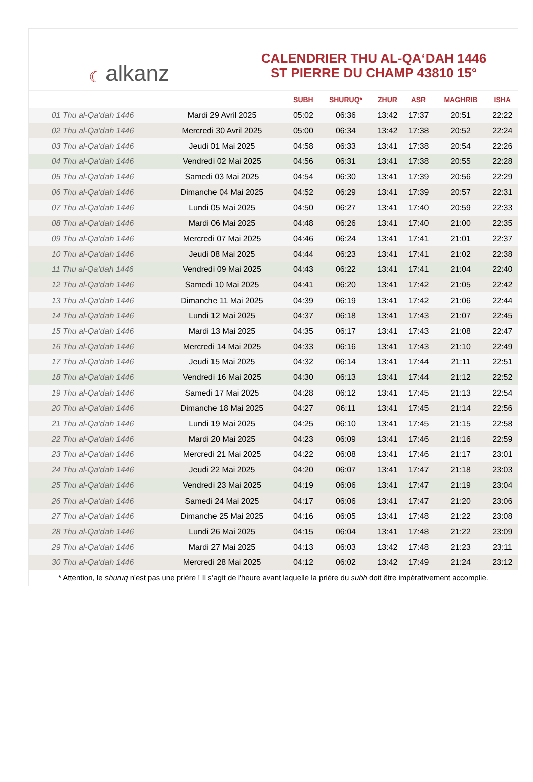☾ alkanz
CALENDRIER THU AL-QA‘DAH 1446
ST PIERRE DU CHAMP 43810 15°
| | | SUBH | SHURUQ* | ZHUR | ASR | MAGHRIB | ISHA |
| --- | --- | --- | --- | --- | --- | --- | --- |
| 01 Thu al-Qa‘dah 1446 | Mardi 29 Avril 2025 | 05:02 | 06:36 | 13:42 | 17:37 | 20:51 | 22:22 |
| 02 Thu al-Qa‘dah 1446 | Mercredi 30 Avril 2025 | 05:00 | 06:34 | 13:42 | 17:38 | 20:52 | 22:24 |
| 03 Thu al-Qa‘dah 1446 | Jeudi 01 Mai 2025 | 04:58 | 06:33 | 13:41 | 17:38 | 20:54 | 22:26 |
| 04 Thu al-Qa‘dah 1446 | Vendredi 02 Mai 2025 | 04:56 | 06:31 | 13:41 | 17:38 | 20:55 | 22:28 |
| 05 Thu al-Qa‘dah 1446 | Samedi 03 Mai 2025 | 04:54 | 06:30 | 13:41 | 17:39 | 20:56 | 22:29 |
| 06 Thu al-Qa‘dah 1446 | Dimanche 04 Mai 2025 | 04:52 | 06:29 | 13:41 | 17:39 | 20:57 | 22:31 |
| 07 Thu al-Qa‘dah 1446 | Lundi 05 Mai 2025 | 04:50 | 06:27 | 13:41 | 17:40 | 20:59 | 22:33 |
| 08 Thu al-Qa‘dah 1446 | Mardi 06 Mai 2025 | 04:48 | 06:26 | 13:41 | 17:40 | 21:00 | 22:35 |
| 09 Thu al-Qa‘dah 1446 | Mercredi 07 Mai 2025 | 04:46 | 06:24 | 13:41 | 17:41 | 21:01 | 22:37 |
| 10 Thu al-Qa‘dah 1446 | Jeudi 08 Mai 2025 | 04:44 | 06:23 | 13:41 | 17:41 | 21:02 | 22:38 |
| 11 Thu al-Qa‘dah 1446 | Vendredi 09 Mai 2025 | 04:43 | 06:22 | 13:41 | 17:41 | 21:04 | 22:40 |
| 12 Thu al-Qa‘dah 1446 | Samedi 10 Mai 2025 | 04:41 | 06:20 | 13:41 | 17:42 | 21:05 | 22:42 |
| 13 Thu al-Qa‘dah 1446 | Dimanche 11 Mai 2025 | 04:39 | 06:19 | 13:41 | 17:42 | 21:06 | 22:44 |
| 14 Thu al-Qa‘dah 1446 | Lundi 12 Mai 2025 | 04:37 | 06:18 | 13:41 | 17:43 | 21:07 | 22:45 |
| 15 Thu al-Qa‘dah 1446 | Mardi 13 Mai 2025 | 04:35 | 06:17 | 13:41 | 17:43 | 21:08 | 22:47 |
| 16 Thu al-Qa‘dah 1446 | Mercredi 14 Mai 2025 | 04:33 | 06:16 | 13:41 | 17:43 | 21:10 | 22:49 |
| 17 Thu al-Qa‘dah 1446 | Jeudi 15 Mai 2025 | 04:32 | 06:14 | 13:41 | 17:44 | 21:11 | 22:51 |
| 18 Thu al-Qa‘dah 1446 | Vendredi 16 Mai 2025 | 04:30 | 06:13 | 13:41 | 17:44 | 21:12 | 22:52 |
| 19 Thu al-Qa‘dah 1446 | Samedi 17 Mai 2025 | 04:28 | 06:12 | 13:41 | 17:45 | 21:13 | 22:54 |
| 20 Thu al-Qa‘dah 1446 | Dimanche 18 Mai 2025 | 04:27 | 06:11 | 13:41 | 17:45 | 21:14 | 22:56 |
| 21 Thu al-Qa‘dah 1446 | Lundi 19 Mai 2025 | 04:25 | 06:10 | 13:41 | 17:45 | 21:15 | 22:58 |
| 22 Thu al-Qa‘dah 1446 | Mardi 20 Mai 2025 | 04:23 | 06:09 | 13:41 | 17:46 | 21:16 | 22:59 |
| 23 Thu al-Qa‘dah 1446 | Mercredi 21 Mai 2025 | 04:22 | 06:08 | 13:41 | 17:46 | 21:17 | 23:01 |
| 24 Thu al-Qa‘dah 1446 | Jeudi 22 Mai 2025 | 04:20 | 06:07 | 13:41 | 17:47 | 21:18 | 23:03 |
| 25 Thu al-Qa‘dah 1446 | Vendredi 23 Mai 2025 | 04:19 | 06:06 | 13:41 | 17:47 | 21:19 | 23:04 |
| 26 Thu al-Qa‘dah 1446 | Samedi 24 Mai 2025 | 04:17 | 06:06 | 13:41 | 17:47 | 21:20 | 23:06 |
| 27 Thu al-Qa‘dah 1446 | Dimanche 25 Mai 2025 | 04:16 | 06:05 | 13:41 | 17:48 | 21:22 | 23:08 |
| 28 Thu al-Qa‘dah 1446 | Lundi 26 Mai 2025 | 04:15 | 06:04 | 13:41 | 17:48 | 21:22 | 23:09 |
| 29 Thu al-Qa‘dah 1446 | Mardi 27 Mai 2025 | 04:13 | 06:03 | 13:42 | 17:48 | 21:23 | 23:11 |
| 30 Thu al-Qa‘dah 1446 | Mercredi 28 Mai 2025 | 04:12 | 06:02 | 13:42 | 17:49 | 21:24 | 23:12 |
* Attention, le shuruq n'est pas une prière ! Il s'agit de l'heure avant laquelle la prière du subh doit être impérativement accomplie.